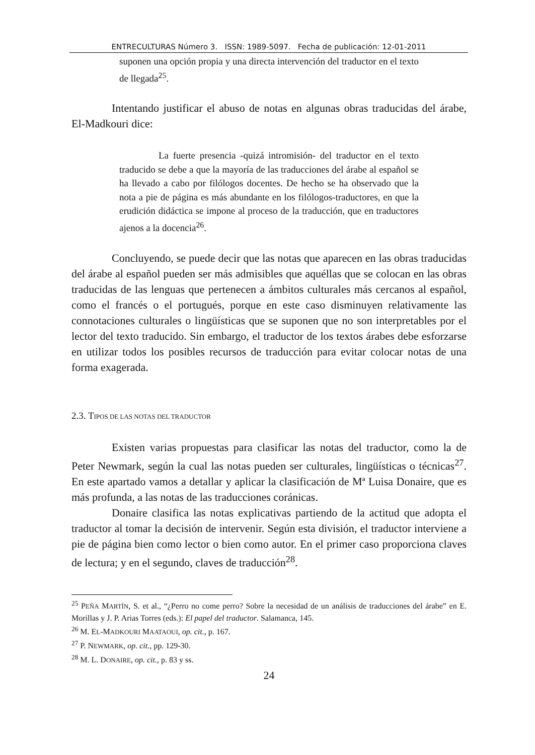ENTRECULTURAS Número 3. ISSN: 1989-5097. Fecha de publicación: 12-01-2011
suponen una opción propia y una directa intervención del traductor en el texto de llegada<sup>25</sup>.
Intentando justificar el abuso de notas en algunas obras traducidas del árabe, El-Madkouri dice:
La fuerte presencia -quizá intromisión- del traductor en el texto traducido se debe a que la mayoría de las traducciones del árabe al español se ha llevado a cabo por filólogos docentes. De hecho se ha observado que la nota a pie de página es más abundante en los filólogos-traductores, en que la erudición didáctica se impone al proceso de la traducción, que en traductores ajenos a la docencia<sup>26</sup>.
Concluyendo, se puede decir que las notas que aparecen en las obras traducidas del árabe al español pueden ser más admisibles que aquéllas que se colocan en las obras traducidas de las lenguas que pertenecen a ámbitos culturales más cercanos al español, como el francés o el portugués, porque en este caso disminuyen relativamente las connotaciones culturales o lingüísticas que se suponen que no son interpretables por el lector del texto traducido. Sin embargo, el traductor de los textos árabes debe esforzarse en utilizar todos los posibles recursos de traducción para evitar colocar notas de una forma exagerada.
2.3. TIPOS DE LAS NOTAS DEL TRADUCTOR
Existen varias propuestas para clasificar las notas del traductor, como la de Peter Newmark, según la cual las notas pueden ser culturales, lingüísticas o técnicas<sup>27</sup>. En este apartado vamos a detallar y aplicar la clasificación de Mª Luisa Donaire, que es más profunda, a las notas de las traducciones coránicas.
Donaire clasifica las notas explicativas partiendo de la actitud que adopta el traductor al tomar la decisión de intervenir. Según esta división, el traductor interviene a pie de página bien como lector o bien como autor. En el primer caso proporciona claves de lectura; y en el segundo, claves de traducción<sup>28</sup>.
<sup>25</sup> PEÑA MARTÍN, S. et al., “¿Perro no come perro? Sobre la necesidad de un análisis de traducciones del árabe” en E. Morillas y J. P. Arias Torres (eds.): El papel del traductor. Salamanca, 145.
<sup>26</sup> M. EL-MADKOURI MAATAOUI, op. cit., p. 167.
<sup>27</sup> P. NEWMARK, op. cit., pp. 129-30.
<sup>28</sup> M. L. DONAIRE, op. cit., p. 83 y ss.
24